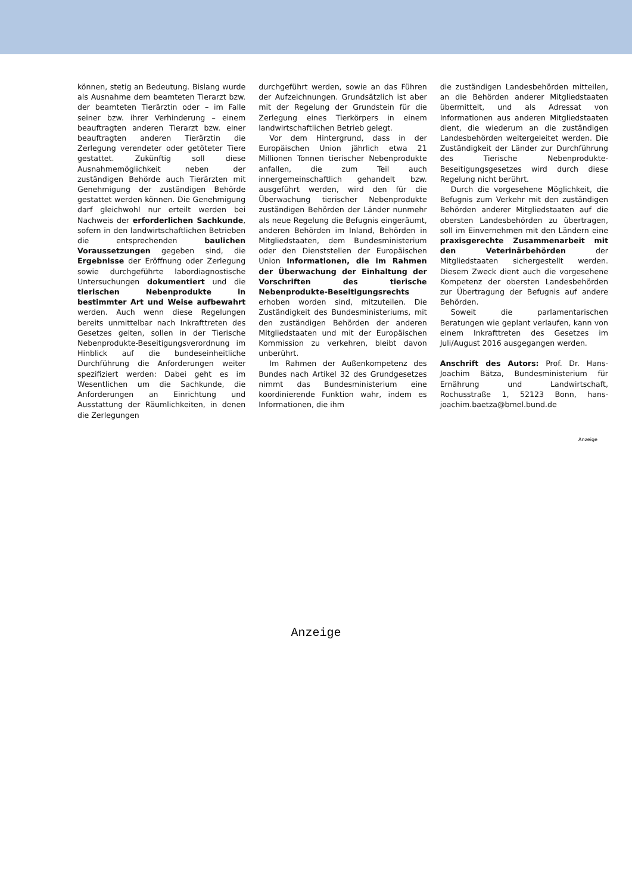können, stetig an Bedeutung. Bislang wurde als Ausnahme dem beamteten Tierarzt bzw. der beamteten Tierärztin oder – im Falle seiner bzw. ihrer Verhinderung – einem beauftragten anderen Tierarzt bzw. einer beauftragten anderen Tierärztin die Zerlegung verendeter oder getöteter Tiere gestattet. Zukünftig soll diese Ausnahmemöglichkeit neben der zuständigen Behörde auch Tierärzten mit Genehmigung der zuständigen Behörde gestattet werden können. Die Genehmigung darf gleichwohl nur erteilt werden bei Nachweis der erforderlichen Sachkunde, sofern in den landwirtschaftlichen Betrieben die entsprechenden baulichen Voraussetzungen gegeben sind, die Ergebnisse der Eröffnung oder Zerlegung sowie durchgeführte labordiagnostische Untersuchungen dokumentiert und die tierischen Nebenprodukte in bestimmter Art und Weise aufbewahrt werden. Auch wenn diese Regelungen bereits unmittelbar nach Inkrafttreten des Gesetzes gelten, sollen in der Tierische Nebenprodukte-Beseitigungsverordnung im Hinblick auf die bundeseinheitliche Durchführung die Anforderungen weiter spezifiziert werden: Dabei geht es im Wesentlichen um die Sachkunde, die Anforderungen an Einrichtung und Ausstattung der Räumlichkeiten, in denen die Zerlegungen
durchgeführt werden, sowie an das Führen der Aufzeichnungen. Grundsätzlich ist aber mit der Regelung der Grundstein für die Zerlegung eines Tierkörpers in einem landwirtschaftlichen Betrieb gelegt.
Vor dem Hintergrund, dass in der Europäischen Union jährlich etwa 21 Millionen Tonnen tierischer Nebenprodukte anfallen, die zum Teil auch innergemeinschaftlich gehandelt bzw. ausgeführt werden, wird den für die Überwachung tierischer Nebenprodukte zuständigen Behörden der Länder nunmehr als neue Regelung die Befugnis eingeräumt, anderen Behörden im Inland, Behörden in Mitgliedstaaten, dem Bundesministerium oder den Dienststellen der Europäischen Union Informationen, die im Rahmen der Überwachung der Einhaltung der Vorschriften des tierische Nebenprodukte-Beseitigungsrechts erhoben worden sind, mitzuteilen. Die Zuständigkeit des Bundesministeriums, mit den zuständigen Behörden der anderen Mitgliedstaaten und mit der Europäischen Kommission zu verkehren, bleibt davon unberührt.
Im Rahmen der Außenkompetenz des Bundes nach Artikel 32 des Grundgesetzes nimmt das Bundesministerium eine koordinierende Funktion wahr, indem es Informationen, die ihm
die zuständigen Landesbehörden mitteilen, an die Behörden anderer Mitgliedstaaten übermittelt, und als Adressat von Informationen aus anderen Mitgliedstaaten dient, die wiederum an die zuständigen Landesbehörden weitergeleitet werden. Die Zuständigkeit der Länder zur Durchführung des Tierische Nebenprodukte-Beseitigungsgesetzes wird durch diese Regelung nicht berührt.
Durch die vorgesehene Möglichkeit, die Befugnis zum Verkehr mit den zuständigen Behörden anderer Mitgliedstaaten auf die obersten Landesbehörden zu übertragen, soll im Einvernehmen mit den Ländern eine praxisgerechte Zusammenarbeit mit den Veterinärbehörden der Mitgliedstaaten sichergestellt werden. Diesem Zweck dient auch die vorgesehene Kompetenz der obersten Landesbehörden zur Übertragung der Befugnis auf andere Behörden.
Soweit die parlamentarischen Beratungen wie geplant verlaufen, kann von einem Inkrafttreten des Gesetzes im Juli/August 2016 ausgegangen werden.
Anschrift des Autors: Prof. Dr. Hans-Joachim Bätza, Bundesministerium für Ernährung und Landwirtschaft, Rochusstraße 1, 52123 Bonn, hans-joachim.baetza@bmel.bund.de
Anzeige
Anzeige